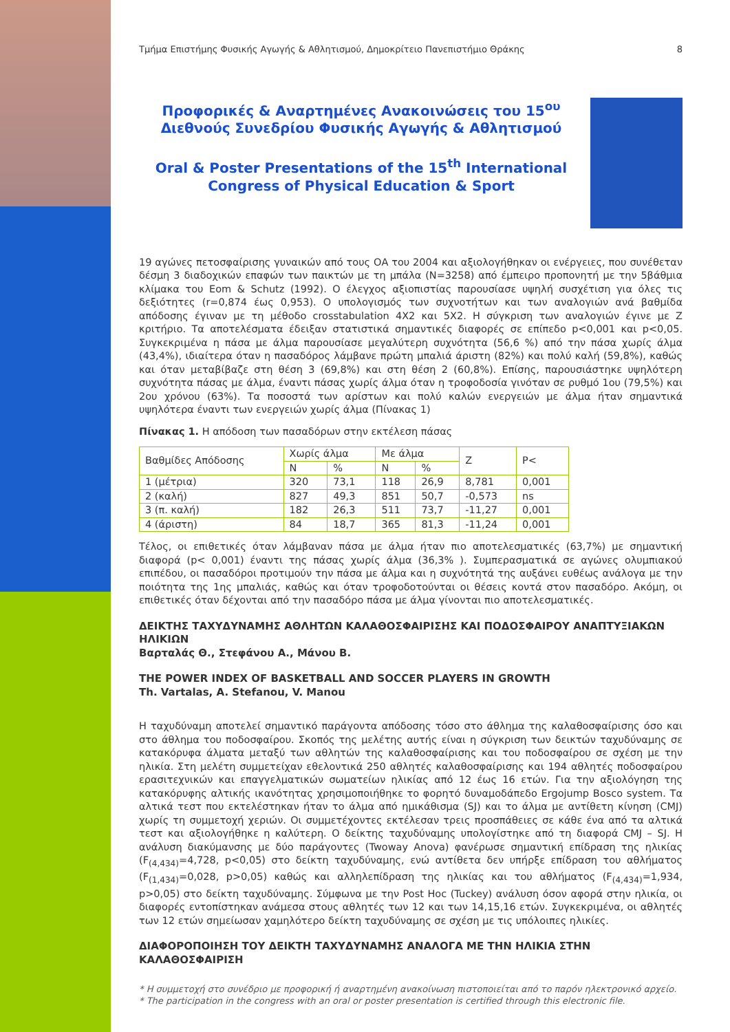Τμήμα Επιστήμης Φυσικής Αγωγής & Αθλητισμού, Δημοκρίτειο Πανεπιστήμιο Θράκης 8
Προφορικές & Αναρτημένες Ανακοινώσεις του 15<sup>ου</sup> Διεθνούς Συνεδρίου Φυσικής Αγωγής & Αθλητισμού
Oral & Poster Presentations of the 15<sup>th</sup> International Congress of Physical Education & Sport
19 αγώνες πετοσφαίρισης γυναικών από τους ΟΑ του 2004 και αξιολογήθηκαν οι ενέργειες, που συνέθεταν δέσμη 3 διαδοχικών επαφών των παικτών με τη μπάλα (N=3258) από έμπειρο προπονητή με την 5βάθμια κλίμακα του Eom & Schutz (1992). Ο έλεγχος αξιοπιστίας παρουσίασε υψηλή συσχέτιση για όλες τις δεξιότητες (r=0,874 έως 0,953). Ο υπολογισμός των συχνοτήτων και των αναλογιών ανά βαθμίδα απόδοσης έγιναν με τη μέθοδο crosstabulation 4X2 και 5X2. Η σύγκριση των αναλογιών έγινε με Ζ κριτήριο. Τα αποτελέσματα έδειξαν στατιστικά σημαντικές διαφορές σε επίπεδο p<0,001 και p<0,05. Συγκεκριμένα η πάσα με άλμα παρουσίασε μεγαλύτερη συχνότητα (56,6 %) από την πάσα χωρίς άλμα (43,4%), ιδιαίτερα όταν η πασαδόρος λάμβανε πρώτη μπαλιά άριστη (82%) και πολύ καλή (59,8%), καθώς και όταν μεταβίβαζε στη θέση 3 (69,8%) και στη θέση 2 (60,8%). Επίσης, παρουσιάστηκε υψηλότερη συχνότητα πάσας με άλμα, έναντι πάσας χωρίς άλμα όταν η τροφοδοσία γινόταν σε ρυθμό 1ου (79,5%) και 2ου χρόνου (63%). Τα ποσοστά των αρίστων και πολύ καλών ενεργειών με άλμα ήταν σημαντικά υψηλότερα έναντι των ενεργειών χωρίς άλμα (Πίνακας 1)
Πίνακας 1. Η απόδοση των πασαδόρων στην εκτέλεση πάσας
| Βαθμίδες Απόδοσης | Χωρίς άλμα | | Με άλμα | | Z | P< |
| | N | % | N | % | | |
| 1 (μέτρια) | 320 | 73,1 | 118 | 26,9 | 8,781 | 0,001 |
| 2 (καλή) | 827 | 49,3 | 851 | 50,7 | -0,573 | ns |
| 3 (π. καλή) | 182 | 26,3 | 511 | 73,7 | -11,27 | 0,001 |
| 4 (άριστη) | 84 | 18,7 | 365 | 81,3 | -11,24 | 0,001 |
Τέλος, οι επιθετικές όταν λάμβαναν πάσα με άλμα ήταν πιο αποτελεσματικές (63,7%) με σημαντική διαφορά (p< 0,001) έναντι της πάσας χωρίς άλμα (36,3% ). Συμπερασματικά σε αγώνες ολυμπιακού επιπέδου, οι πασαδόροι προτιμούν την πάσα με άλμα και η συχνότητά της αυξάνει ευθέως ανάλογα με την ποιότητα της 1ης μπαλιάς, καθώς και όταν τροφοδοτούνται οι θέσεις κοντά στον πασαδόρο. Ακόμη, οι επιθετικές όταν δέχονται από την πασαδόρο πάσα με άλμα γίνονται πιο αποτελεσματικές.
ΔΕΙΚΤΗΣ ΤΑΧΥΔΥΝΑΜΗΣ ΑΘΛΗΤΩΝ ΚΑΛΑΘΟΣΦΑΙΡΙΣΗΣ ΚΑΙ ΠΟΔΟΣΦΑΙΡΟΥ ΑΝΑΠΤΥΞΙΑΚΩΝ ΗΛΙΚΙΩΝ
Βαρταλάς Θ., Στεφάνου Α., Μάνου Β.
THE POWER INDEX OF BASKETBALL AND SOCCER PLAYERS IN GROWTH
Th. Vartalas, A. Stefanou, V. Manou
Η ταχυδύναμη αποτελεί σημαντικό παράγοντα απόδοσης τόσο στο άθλημα της καλαθοσφαίρισης όσο και στο άθλημα του ποδοσφαίρου. Σκοπός της μελέτης αυτής είναι η σύγκριση των δεικτών ταχυδύναμης σε κατακόρυφα άλματα μεταξύ των αθλητών της καλαθοσφαίρισης και του ποδοσφαίρου σε σχέση με την ηλικία. Στη μελέτη συμμετείχαν εθελοντικά 250 αθλητές καλαθοσφαίρισης και 194 αθλητές ποδοσφαίρου ερασιτεχνικών και επαγγελματικών σωματείων ηλικίας από 12 έως 16 ετών. Για την αξιολόγηση της κατακόρυφης αλτικής ικανότητας χρησιμοποιήθηκε το φορητό δυναμοδάπεδο Ergojump Bosco system. Τα αλτικά τεστ που εκτελέστηκαν ήταν το άλμα από ημικάθισμα (SJ) και το άλμα με αντίθετη κίνηση (CMJ) χωρίς τη συμμετοχή χεριών. Οι συμμετέχοντες εκτέλεσαν τρεις προσπάθειες σε κάθε ένα από τα αλτικά τεστ και αξιολογήθηκε η καλύτερη. Ο δείκτης ταχυδύναμης υπολογίστηκε από τη διαφορά CMJ – SJ. Η ανάλυση διακύμανσης με δύο παράγοντες (Twoway Anova) φανέρωσε σημαντική επίδραση της ηλικίας (F<sub>(4,434)</sub>=4,728, p<0,05) στο δείκτη ταχυδύναμης, ενώ αντίθετα δεν υπήρξε επίδραση του αθλήματος (F<sub>(1,434)</sub>=0,028, p>0,05) καθώς και αλληλεπίδραση της ηλικίας και του αθλήματος (F<sub>(4,434)</sub>=1,934, p>0,05) στο δείκτη ταχυδύναμης. Σύμφωνα με την Post Hoc (Tuckey) ανάλυση όσον αφορά στην ηλικία, οι διαφορές εντοπίστηκαν ανάμεσα στους αθλητές των 12 και των 14,15,16 ετών. Συγκεκριμένα, οι αθλητές των 12 ετών σημείωσαν χαμηλότερο δείκτη ταχυδύναμης σε σχέση με τις υπόλοιπες ηλικίες.
ΔΙΑΦΟΡΟΠΟΙΗΣΗ ΤΟΥ ΔΕΙΚΤΗ ΤΑΧΥΔΥΝΑΜΗΣ ΑΝΑΛΟΓΑ ΜΕ ΤΗΝ ΗΛΙΚΙΑ ΣΤΗΝ ΚΑΛΑΘΟΣΦΑΙΡΙΣΗ
* Η συμμετοχή στο συνέδριο με προφορική ή αναρτημένη ανακοίνωση πιστοποιείται από το παρόν ηλεκτρονικό αρχείο.
* The participation in the congress with an oral or poster presentation is certified through this electronic file.